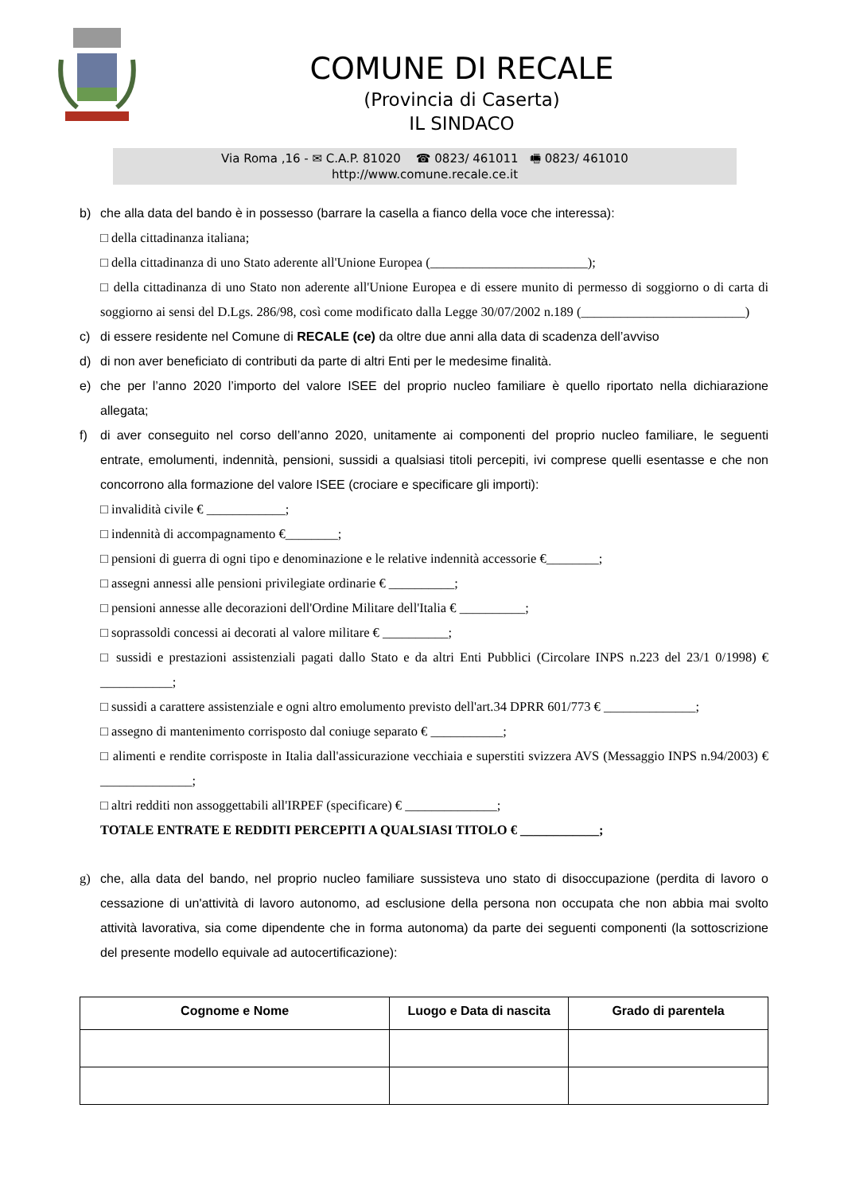COMUNE DI RECALE
(Provincia di Caserta)
IL SINDACO
Via Roma ,16 - ✉ C.A.P. 81020 ☎ 0823/ 461011 🖷 0823/ 461010
http://www.comune.recale.ce.it
b) che alla data del bando è in possesso (barrare la casella a fianco della voce che interessa):
□ della cittadinanza italiana;
□ della cittadinanza di uno Stato aderente all'Unione Europea (________________________);
□ della cittadinanza di uno Stato non aderente all'Unione Europea e di essere munito di permesso di soggiorno o di carta di soggiorno ai sensi del D.Lgs. 286/98, così come modificato dalla Legge 30/07/2002 n.189 (_________________________)
c) di essere residente nel Comune di RECALE (ce) da oltre due anni alla data di scadenza dell’avviso
d) di non aver beneficiato di contributi da parte di altri Enti per le medesime finalità.
e) che per l’anno 2020 l’importo del valore ISEE del proprio nucleo familiare è quello riportato nella dichiarazione allegata;
f) di aver conseguito nel corso dell’anno 2020, unitamente ai componenti del proprio nucleo familiare, le seguenti entrate, emolumenti, indennità, pensioni, sussidi a qualsiasi titoli percepiti, ivi comprese quelli esentasse e che non concorrono alla formazione del valore ISEE (crociare e specificare gli importi):
□ invalidità civile € ____________;
□ indennità di accompagnamento €________;
□ pensioni di guerra di ogni tipo e denominazione e le relative indennità accessorie €________;
□ assegni annessi alle pensioni privilegiate ordinarie € __________;
□ pensioni annesse alle decorazioni dell'Ordine Militare dell'Italia € __________;
□ soprassoldi concessi ai decorati al valore militare € __________;
□ sussidi e prestazioni assistenziali pagati dallo Stato e da altri Enti Pubblici (Circolare INPS n.223 del 23/1 0/1998) € ___________;
□ sussidi a carattere assistenziale e ogni altro emolumento previsto dell'art.34 DPRR 601/773 € ______________;
□ assegno di mantenimento corrisposto dal coniuge separato € ___________;
□ alimenti e rendite corrisposte in Italia dall'assicurazione vecchiaia e superstiti svizzera AVS (Messaggio INPS n.94/2003) € ______________;
□ altri redditi non assoggettabili all'IRPEF (specificare) € ______________;
TOTALE ENTRATE E REDDITI PERCEPITI A QUALSIASI TITOLO € ____________;
g) che, alla data del bando, nel proprio nucleo familiare sussisteva uno stato di disoccupazione (perdita di lavoro o cessazione di un'attività di lavoro autonomo, ad esclusione della persona non occupata che non abbia mai svolto attività lavorativa, sia come dipendente che in forma autonoma) da parte dei seguenti componenti (la sottoscrizione del presente modello equivale ad autocertificazione):
| Cognome e Nome | Luogo e Data di nascita | Grado di parentela |
| --- | --- | --- |